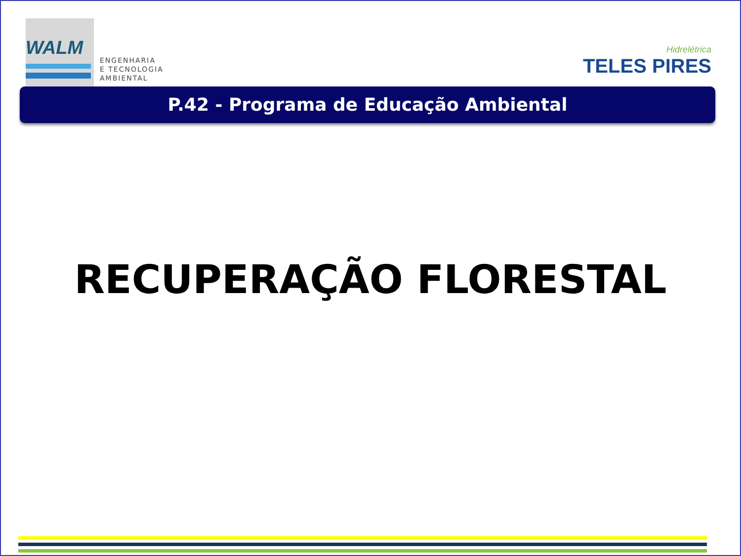WALM
ENGENHARIA
E TECNOLOGIA
AMBIENTAL
Hidrelétrica
TELES PIRES
P.42 - Programa de Educação Ambiental
RECUPERAÇÃO FLORESTAL